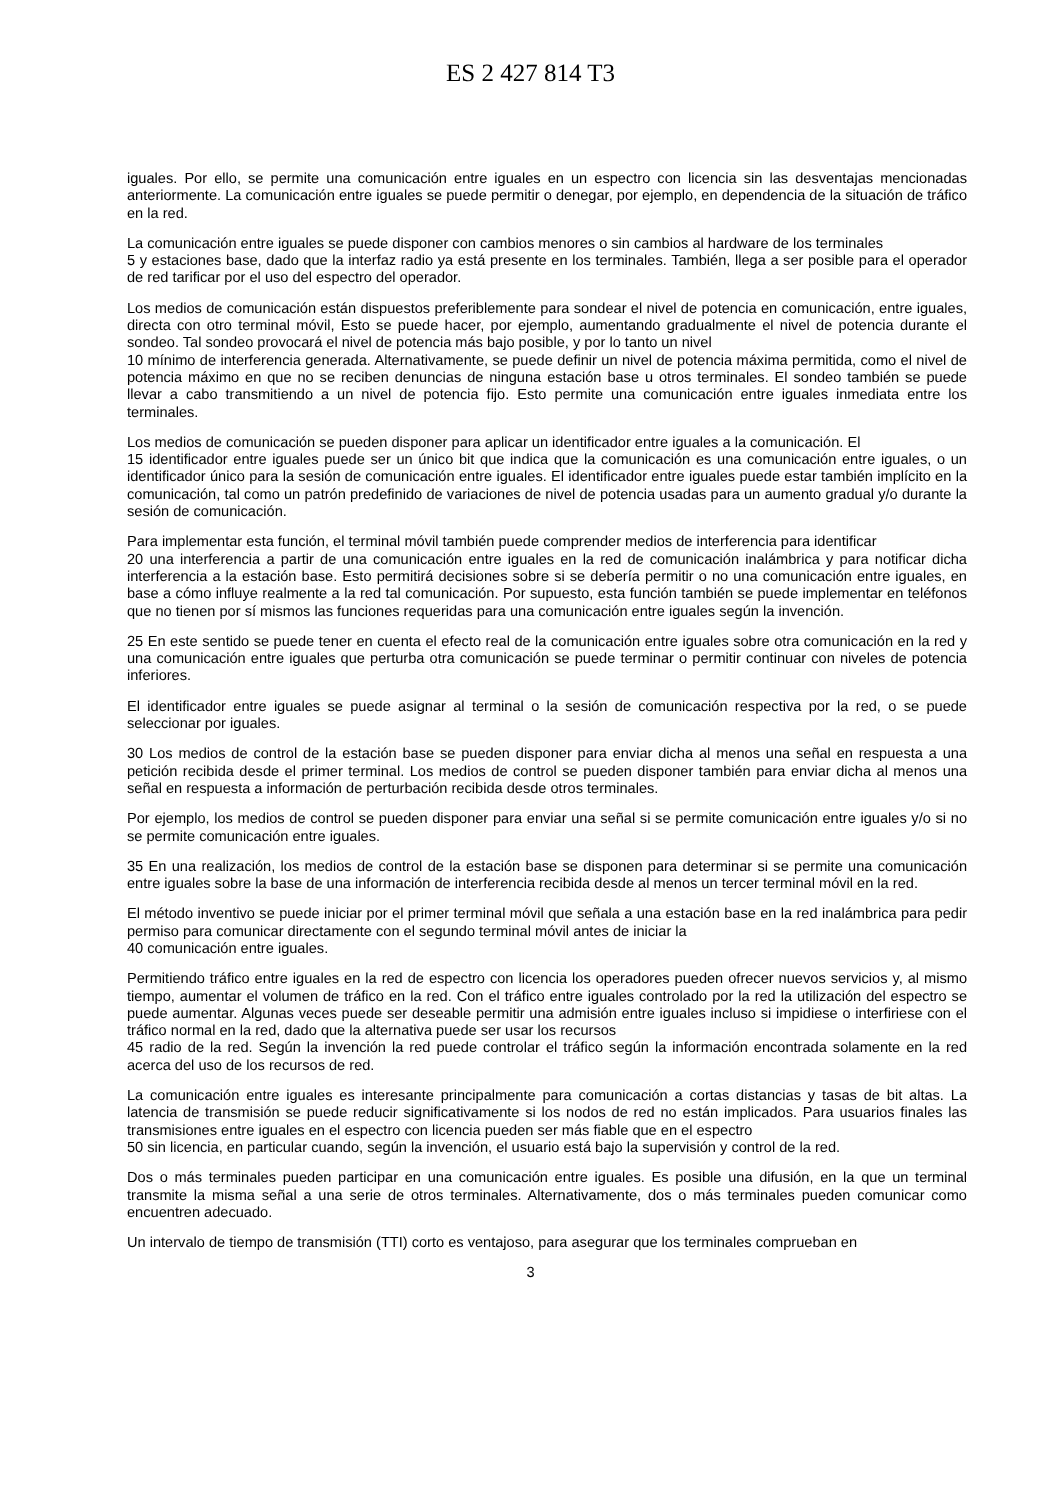ES 2 427 814 T3
iguales. Por ello, se permite una comunicación entre iguales en un espectro con licencia sin las desventajas mencionadas anteriormente. La comunicación entre iguales se puede permitir o denegar, por ejemplo, en dependencia de la situación de tráfico en la red.
La comunicación entre iguales se puede disponer con cambios menores o sin cambios al hardware de los terminales
5 y estaciones base, dado que la interfaz radio ya está presente en los terminales. También, llega a ser posible para el operador de red tarificar por el uso del espectro del operador.
Los medios de comunicación están dispuestos preferiblemente para sondear el nivel de potencia en comunicación, entre iguales, directa con otro terminal móvil, Esto se puede hacer, por ejemplo, aumentando gradualmente el nivel de potencia durante el sondeo. Tal sondeo provocará el nivel de potencia más bajo posible, y por lo tanto un nivel
10 mínimo de interferencia generada. Alternativamente, se puede definir un nivel de potencia máxima permitida, como el nivel de potencia máximo en que no se reciben denuncias de ninguna estación base u otros terminales. El sondeo también se puede llevar a cabo transmitiendo a un nivel de potencia fijo. Esto permite una comunicación entre iguales inmediata entre los terminales.
Los medios de comunicación se pueden disponer para aplicar un identificador entre iguales a la comunicación. El
15 identificador entre iguales puede ser un único bit que indica que la comunicación es una comunicación entre iguales, o un identificador único para la sesión de comunicación entre iguales. El identificador entre iguales puede estar también implícito en la comunicación, tal como un patrón predefinido de variaciones de nivel de potencia usadas para un aumento gradual y/o durante la sesión de comunicación.
Para implementar esta función, el terminal móvil también puede comprender medios de interferencia para identificar
20 una interferencia a partir de una comunicación entre iguales en la red de comunicación inalámbrica y para notificar dicha interferencia a la estación base. Esto permitirá decisiones sobre si se debería permitir o no una comunicación entre iguales, en base a cómo influye realmente a la red tal comunicación. Por supuesto, esta función también se puede implementar en teléfonos que no tienen por sí mismos las funciones requeridas para una comunicación entre iguales según la invención.
25 En este sentido se puede tener en cuenta el efecto real de la comunicación entre iguales sobre otra comunicación en la red y una comunicación entre iguales que perturba otra comunicación se puede terminar o permitir continuar con niveles de potencia inferiores.
El identificador entre iguales se puede asignar al terminal o la sesión de comunicación respectiva por la red, o se puede seleccionar por iguales.
30 Los medios de control de la estación base se pueden disponer para enviar dicha al menos una señal en respuesta a una petición recibida desde el primer terminal. Los medios de control se pueden disponer también para enviar dicha al menos una señal en respuesta a información de perturbación recibida desde otros terminales.
Por ejemplo, los medios de control se pueden disponer para enviar una señal si se permite comunicación entre iguales y/o si no se permite comunicación entre iguales.
35 En una realización, los medios de control de la estación base se disponen para determinar si se permite una comunicación entre iguales sobre la base de una información de interferencia recibida desde al menos un tercer terminal móvil en la red.
El método inventivo se puede iniciar por el primer terminal móvil que señala a una estación base en la red inalámbrica para pedir permiso para comunicar directamente con el segundo terminal móvil antes de iniciar la
40 comunicación entre iguales.
Permitiendo tráfico entre iguales en la red de espectro con licencia los operadores pueden ofrecer nuevos servicios y, al mismo tiempo, aumentar el volumen de tráfico en la red. Con el tráfico entre iguales controlado por la red la utilización del espectro se puede aumentar. Algunas veces puede ser deseable permitir una admisión entre iguales incluso si impidiese o interfiriese con el tráfico normal en la red, dado que la alternativa puede ser usar los recursos
45 radio de la red. Según la invención la red puede controlar el tráfico según la información encontrada solamente en la red acerca del uso de los recursos de red.
La comunicación entre iguales es interesante principalmente para comunicación a cortas distancias y tasas de bit altas. La latencia de transmisión se puede reducir significativamente si los nodos de red no están implicados. Para usuarios finales las transmisiones entre iguales en el espectro con licencia pueden ser más fiable que en el espectro
50 sin licencia, en particular cuando, según la invención, el usuario está bajo la supervisión y control de la red.
Dos o más terminales pueden participar en una comunicación entre iguales. Es posible una difusión, en la que un terminal transmite la misma señal a una serie de otros terminales. Alternativamente, dos o más terminales pueden comunicar como encuentren adecuado.
Un intervalo de tiempo de transmisión (TTI) corto es ventajoso, para asegurar que los terminales comprueban en
3